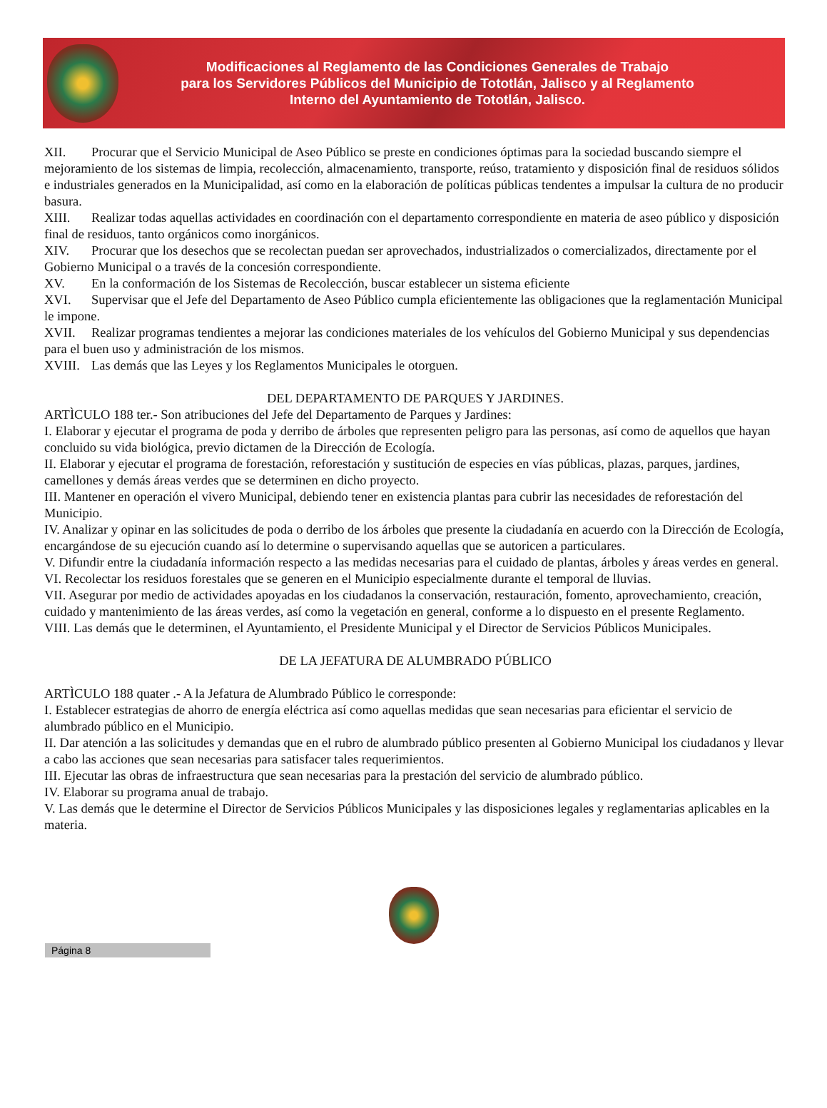Modificaciones al Reglamento de las Condiciones Generales de Trabajo
para los Servidores Públicos del Municipio de Tototlán, Jalisco y al Reglamento
Interno del Ayuntamiento de Tototlán, Jalisco.
XII. Procurar que el Servicio Municipal de Aseo Público se preste en condiciones óptimas para la sociedad buscando siempre el mejoramiento de los sistemas de limpia, recolección, almacenamiento, transporte, reúso, tratamiento y disposición final de residuos sólidos e industriales generados en la Municipalidad, así como en la elaboración de políticas públicas tendentes a impulsar la cultura de no producir basura.
XIII. Realizar todas aquellas actividades en coordinación con el departamento correspondiente en materia de aseo público y disposición final de residuos, tanto orgánicos como inorgánicos.
XIV. Procurar que los desechos que se recolectan puedan ser aprovechados, industrializados o comercializados, directamente por el Gobierno Municipal o a través de la concesión correspondiente.
XV. En la conformación de los Sistemas de Recolección, buscar establecer un sistema eficiente
XVI. Supervisar que el Jefe del Departamento de Aseo Público cumpla eficientemente las obligaciones que la reglamentación Municipal le impone.
XVII. Realizar programas tendientes a mejorar las condiciones materiales de los vehículos del Gobierno Municipal y sus dependencias para el buen uso y administración de los mismos.
XVIII. Las demás que las Leyes y los Reglamentos Municipales le otorguen.
DEL DEPARTAMENTO DE PARQUES Y JARDINES.
ARTÌCULO 188 ter.- Son atribuciones del Jefe del Departamento de Parques y Jardines:
I. Elaborar y ejecutar el programa de poda y derribo de árboles que representen peligro para las personas, así como de aquellos que hayan concluido su vida biológica, previo dictamen de la Dirección de Ecología.
II. Elaborar y ejecutar el programa de forestación, reforestación y sustitución de especies en vías públicas, plazas, parques, jardines, camellones y demás áreas verdes que se determinen en dicho proyecto.
III. Mantener en operación el vivero Municipal, debiendo tener en existencia plantas para cubrir las necesidades de reforestación del Municipio.
IV. Analizar y opinar en las solicitudes de poda o derribo de los árboles que presente la ciudadanía en acuerdo con la Dirección de Ecología, encargándose de su ejecución cuando así lo determine o supervisando aquellas que se autoricen a particulares.
V. Difundir entre la ciudadanía información respecto a las medidas necesarias para el cuidado de plantas, árboles y áreas verdes en general.
VI. Recolectar los residuos forestales que se generen en el Municipio especialmente durante el temporal de lluvias.
VII. Asegurar por medio de actividades apoyadas en los ciudadanos la conservación, restauración, fomento, aprovechamiento, creación, cuidado y mantenimiento de las áreas verdes, así como la vegetación en general, conforme a lo dispuesto en el presente Reglamento.
VIII. Las demás que le determinen, el Ayuntamiento, el Presidente Municipal y el Director de Servicios Públicos Municipales.
DE LA JEFATURA DE ALUMBRADO PÚBLICO
ARTÌCULO 188 quater .- A la Jefatura de Alumbrado Público le corresponde:
I. Establecer estrategias de ahorro de energía eléctrica así como aquellas medidas que sean necesarias para eficientar el servicio de alumbrado público en el Municipio.
II. Dar atención a las solicitudes y demandas que en el rubro de alumbrado público presenten al Gobierno Municipal los ciudadanos y llevar a cabo las acciones que sean necesarias para satisfacer tales requerimientos.
III. Ejecutar las obras de infraestructura que sean necesarias para la prestación del servicio de alumbrado público.
IV. Elaborar su programa anual de trabajo.
V. Las demás que le determine el Director de Servicios Públicos Municipales y las disposiciones legales y reglamentarias aplicables en la materia.
Página 8